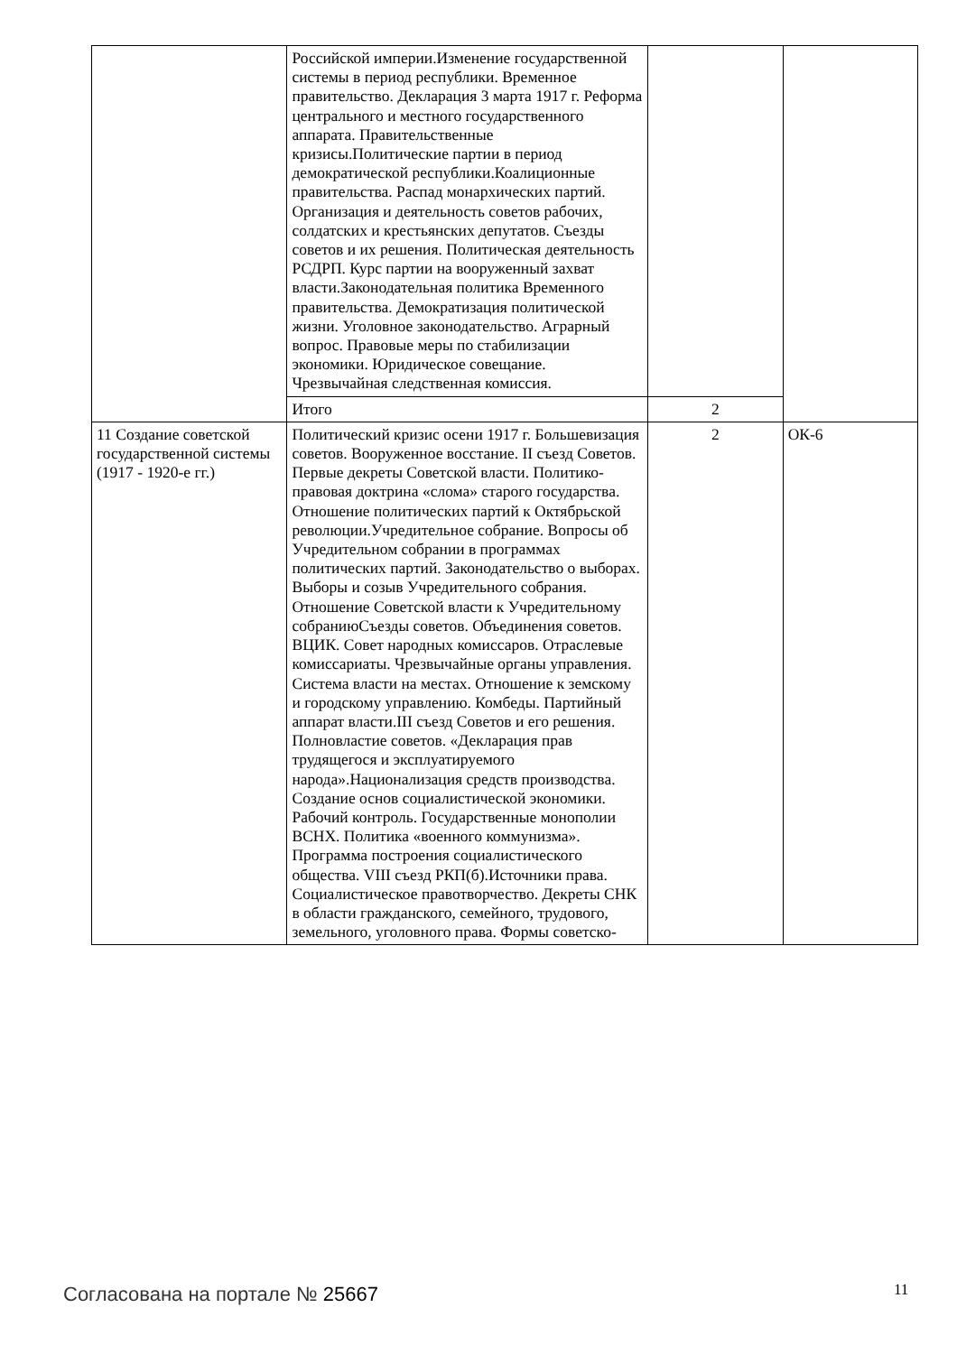| | Российской империи.Изменение государственной системы в период республики. Временное правительство. Декларация 3 марта 1917 г. Реформа центрального и местного государственного аппарата. Правительственные кризисы.Политические партии в период демократической республики.Коалиционные правительства. Распад монархических партий. Организация и деятельность советов рабочих, солдатских и крестьянских депутатов. Съезды советов и их решения. Политическая деятельность РСДРП. Курс партии на вооруженный захват власти.Законодательная политика Временного правительства. Демократизация политической жизни. Уголовное законодательство. Аграрный вопрос. Правовые меры по стабилизации экономики. Юридическое совещание. Чрезвычайная следственная комиссия. | | |
| | Итого | 2 | |
| 11 Создание советской государственной системы (1917 - 1920-е гг.) | Политический кризис осени 1917 г. Большевизация советов. Вооруженное восстание. II съезд Советов. Первые декреты Советской власти. Политико-правовая доктрина «слома» старого государства. Отношение политических партий к Октябрьской революции.Учредительное собрание. Вопросы об Учредительном собрании в программах политических партий. Законодательство о выборах. Выборы и созыв Учредительного собрания. Отношение Советской власти к Учредительному собраниюСъезды советов. Объединения советов. ВЦИК. Совет народных комиссаров. Отраслевые комиссариаты. Чрезвычайные органы управления. Система власти на местах. Отношение к земскому и городскому управлению. Комбеды. Партийный аппарат власти.III съезд Советов и его решения. Полновластие советов. «Декларация прав трудящегося и эксплуатируемого народа».Национализация средств производства. Создание основ социалистической экономики. Рабочий контроль. Государственные монополии ВСНХ. Политика «военного коммунизма». Программа построения социалистического общества. VIII съезд РКП(б).Источники права. Социалистическое правотворчество. Декреты СНК в области гражданского, семейного, трудового, земельного, уголовного права. Формы советско- | 2 | ОК-6 |
Согласована на портале № 25667 11